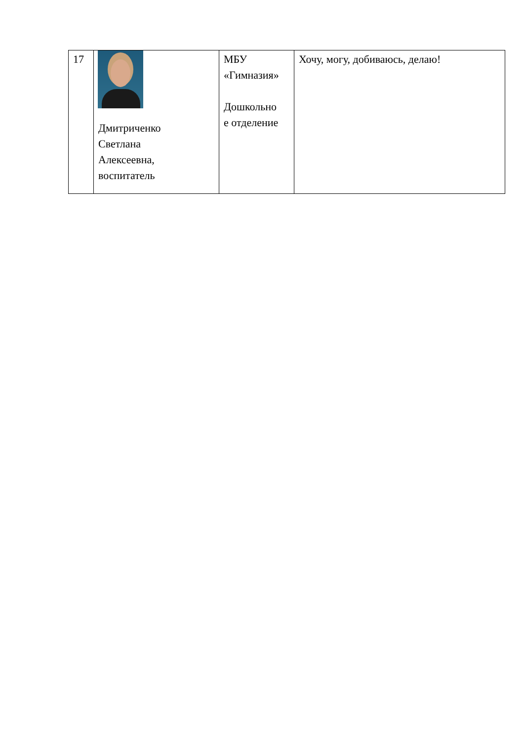| 17 | Дмитриченко Светлана Алексеевна, воспитатель | МБУ «Гимназия» Дошкольно е отделение | Хочу, могу, добиваюсь, делаю! |